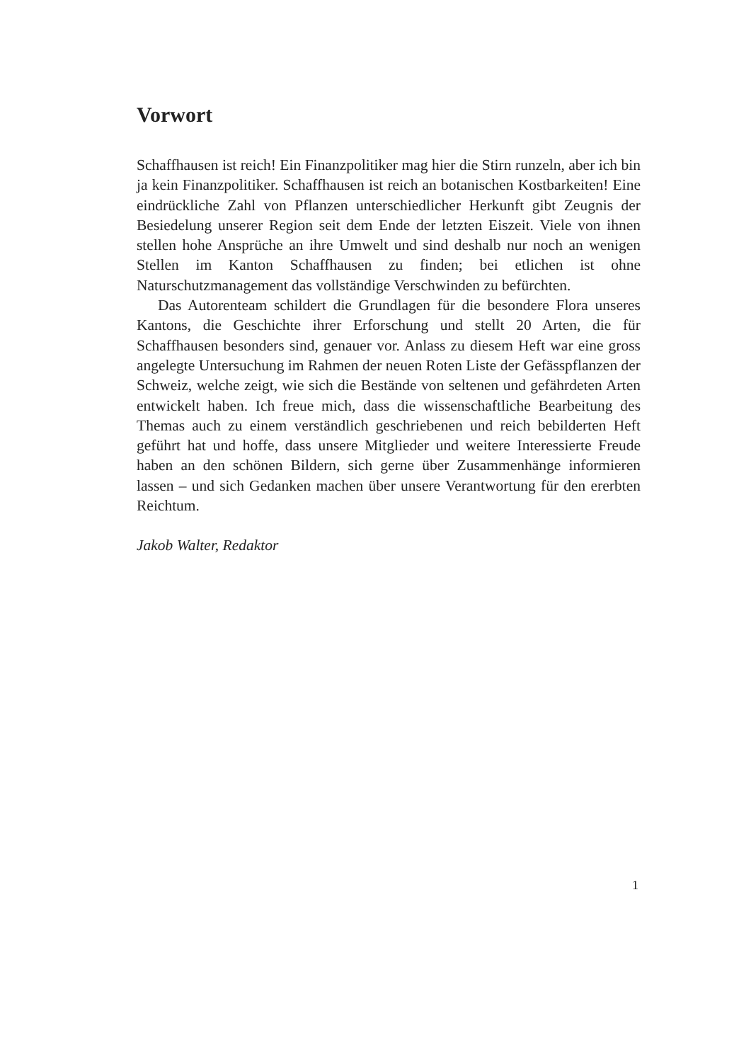Vorwort
Schaffhausen ist reich! Ein Finanzpolitiker mag hier die Stirn runzeln, aber ich bin ja kein Finanzpolitiker. Schaffhausen ist reich an botanischen Kostbarkeiten! Eine eindrückliche Zahl von Pflanzen unterschiedlicher Herkunft gibt Zeugnis der Besiedelung unserer Region seit dem Ende der letzten Eiszeit. Viele von ihnen stellen hohe Ansprüche an ihre Umwelt und sind deshalb nur noch an wenigen Stellen im Kanton Schaffhausen zu finden; bei etlichen ist ohne Naturschutzmanagement das vollständige Verschwinden zu befürchten.
Das Autorenteam schildert die Grundlagen für die besondere Flora unseres Kantons, die Geschichte ihrer Erforschung und stellt 20 Arten, die für Schaffhausen besonders sind, genauer vor. Anlass zu diesem Heft war eine gross angelegte Untersuchung im Rahmen der neuen Roten Liste der Gefässpflanzen der Schweiz, welche zeigt, wie sich die Bestände von seltenen und gefährdeten Arten entwickelt haben. Ich freue mich, dass die wissenschaftliche Bearbeitung des Themas auch zu einem verständlich geschriebenen und reich bebilderten Heft geführt hat und hoffe, dass unsere Mitglieder und weitere Interessierte Freude haben an den schönen Bildern, sich gerne über Zusammenhänge informieren lassen – und sich Gedanken machen über unsere Verantwortung für den ererbten Reichtum.
Jakob Walter, Redaktor
1